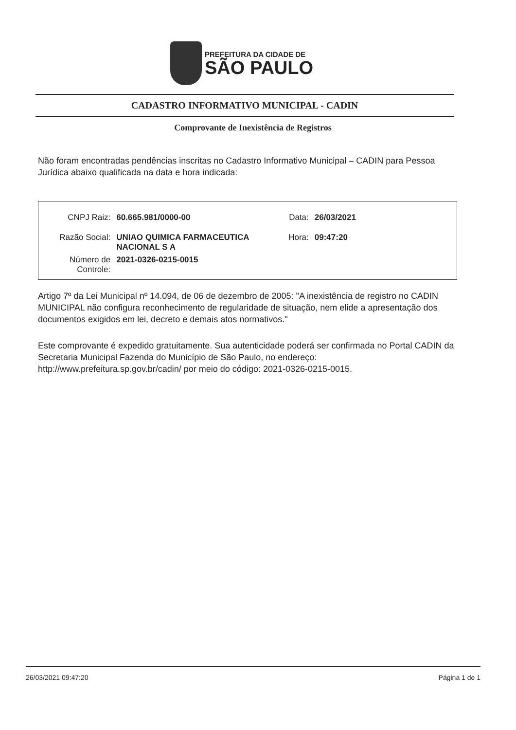PREFEITURA DA CIDADE DE
SÃO PAULO
CADASTRO INFORMATIVO MUNICIPAL - CADIN
Comprovante de Inexistência de Registros
Não foram encontradas pendências inscritas no Cadastro Informativo Municipal – CADIN para Pessoa Jurídica abaixo qualificada na data e hora indicada:
| CNPJ Raiz: | 60.665.981/0000-00 | Data: | 26/03/2021 |
| Razão Social: | UNIAO QUIMICA FARMACEUTICA NACIONAL S A | Hora: | 09:47:20 |
| Número de Controle: | 2021-0326-0215-0015 | | |
Artigo 7º da Lei Municipal nº 14.094, de 06 de dezembro de 2005: "A inexistência de registro no CADIN MUNICIPAL não configura reconhecimento de regularidade de situação, nem elide a apresentação dos documentos exigidos em lei, decreto e demais atos normativos."
Este comprovante é expedido gratuitamente. Sua autenticidade poderá ser confirmada no Portal CADIN da Secretaria Municipal Fazenda do Município de São Paulo, no endereço: http://www.prefeitura.sp.gov.br/cadin/ por meio do código: 2021-0326-0215-0015.
26/03/2021 09:47:20 Página 1 de 1